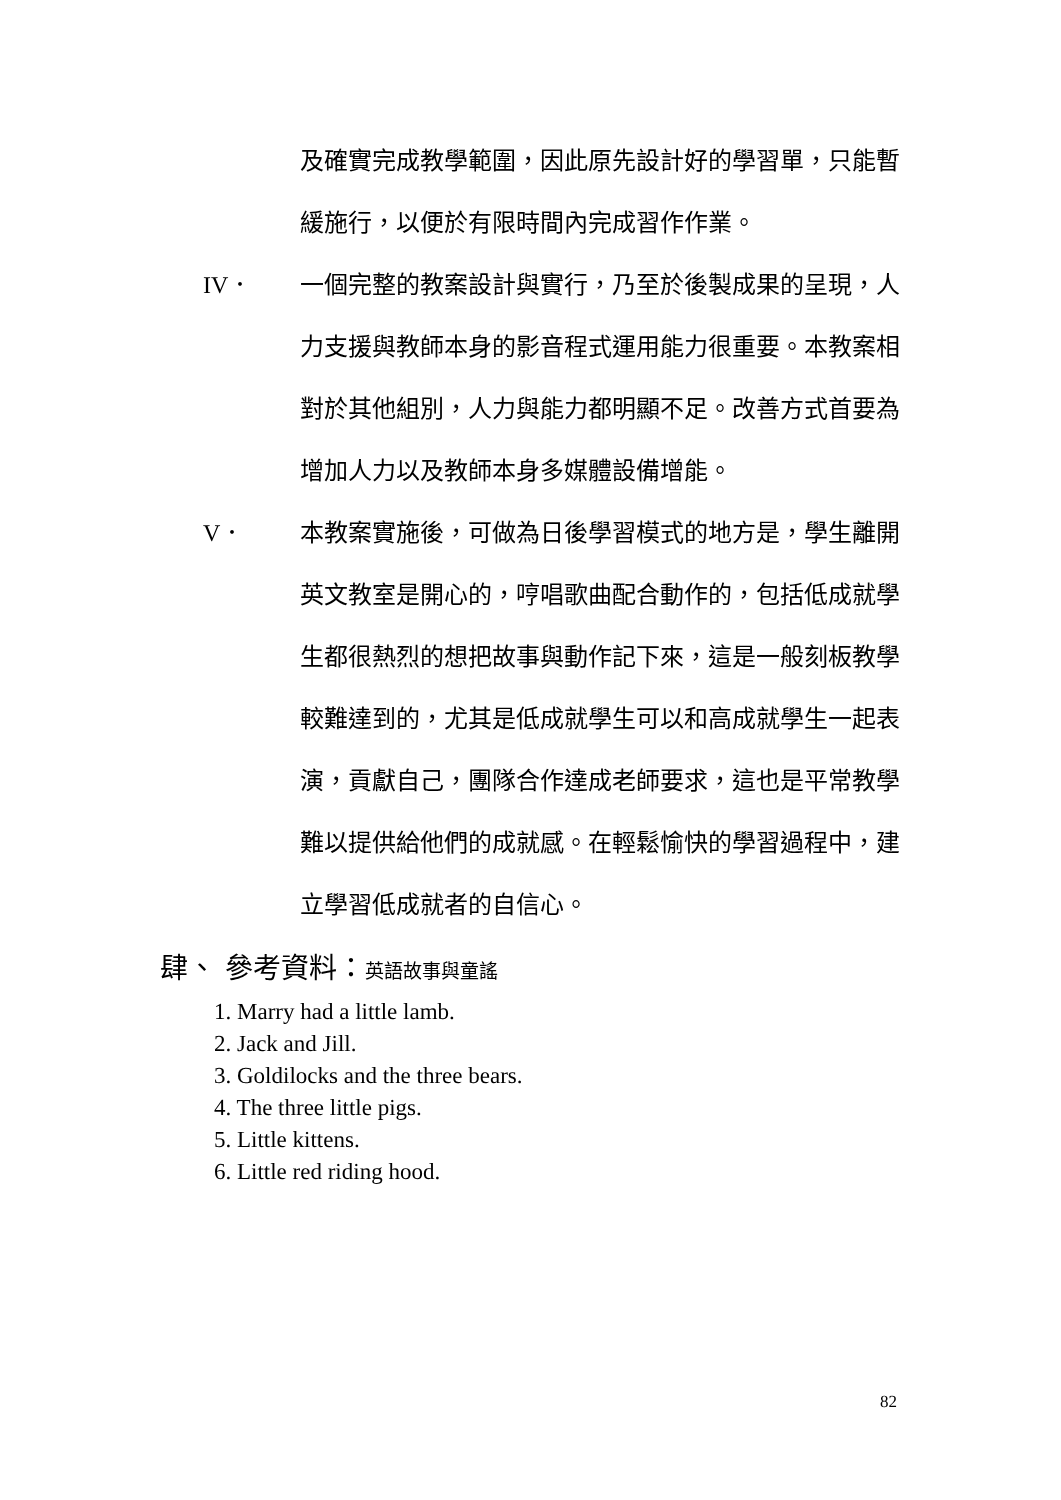及確實完成教學範圍，因此原先設計好的學習單，只能暫緩施行，以便於有限時間內完成習作作業。
IV． 一個完整的教案設計與實行，乃至於後製成果的呈現，人力支援與教師本身的影音程式運用能力很重要。本教案相對於其他組別，人力與能力都明顯不足。改善方式首要為增加人力以及教師本身多媒體設備增能。
V． 本教案實施後，可做為日後學習模式的地方是，學生離開英文教室是開心的，哼唱歌曲配合動作的，包括低成就學生都很熱烈的想把故事與動作記下來，這是一般刻板教學較難達到的，尤其是低成就學生可以和高成就學生一起表演，貢獻自己，團隊合作達成老師要求，這也是平常教學難以提供給他們的成就感。在輕鬆愉快的學習過程中，建立學習低成就者的自信心。
肆、 參考資料：英語故事與童謠
1. Marry had a little lamb.
2. Jack and Jill.
3. Goldilocks and the three bears.
4. The three little pigs.
5. Little kittens.
6. Little red riding hood.
82